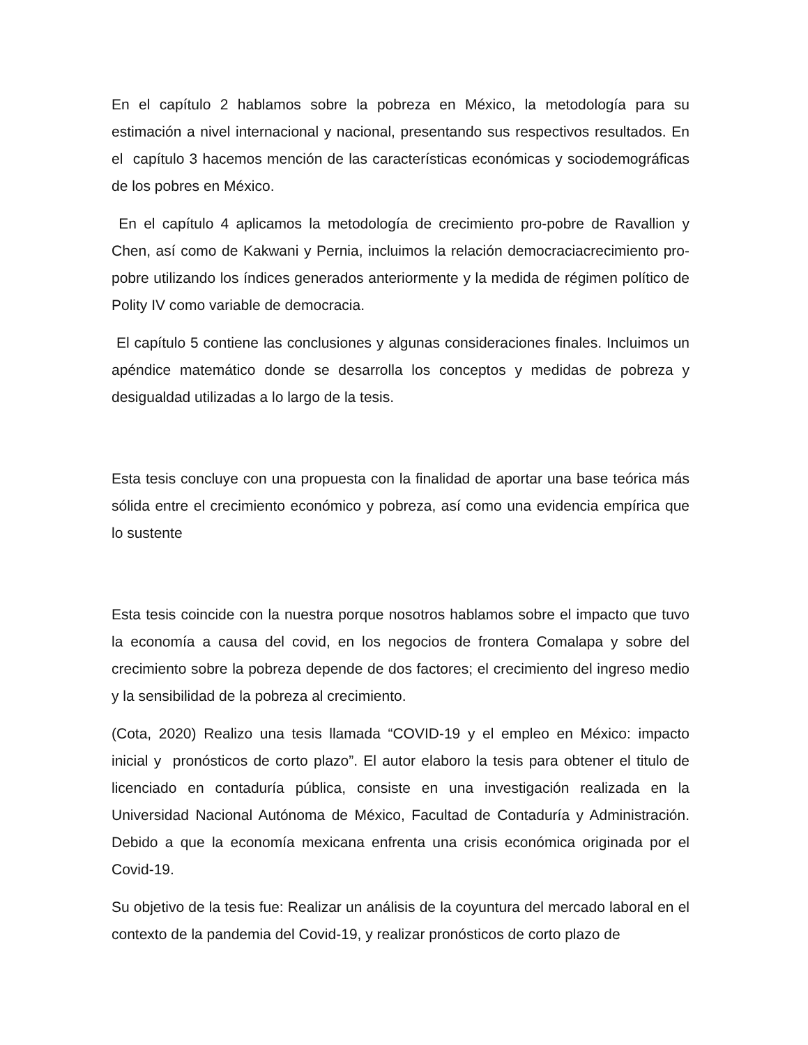En el capítulo 2 hablamos sobre la pobreza en México, la metodología para su estimación a nivel internacional y nacional, presentando sus respectivos resultados. En el capítulo 3 hacemos mención de las características económicas y sociodemográficas de los pobres en México.
En el capítulo 4 aplicamos la metodología de crecimiento pro-pobre de Ravallion y Chen, así como de Kakwani y Pernia, incluimos la relación democraciacrecimiento pro-pobre utilizando los índices generados anteriormente y la medida de régimen político de Polity IV como variable de democracia.
El capítulo 5 contiene las conclusiones y algunas consideraciones finales. Incluimos un apéndice matemático donde se desarrolla los conceptos y medidas de pobreza y desigualdad utilizadas a lo largo de la tesis.
Esta tesis concluye con una propuesta con la finalidad de aportar una base teórica más sólida entre el crecimiento económico y pobreza, así como una evidencia empírica que lo sustente
Esta tesis coincide con la nuestra porque nosotros hablamos sobre el impacto que tuvo la economía a causa del covid, en los negocios de frontera Comalapa y sobre del crecimiento sobre la pobreza depende de dos factores; el crecimiento del ingreso medio y la sensibilidad de la pobreza al crecimiento.
(Cota, 2020) Realizo una tesis llamada “COVID-19 y el empleo en México: impacto inicial y pronósticos de corto plazo”. El autor elaboro la tesis para obtener el titulo de licenciado en contaduría pública, consiste en una investigación realizada en la Universidad Nacional Autónoma de México, Facultad de Contaduría y Administración. Debido a que la economía mexicana enfrenta una crisis económica originada por el Covid-19.
Su objetivo de la tesis fue: Realizar un análisis de la coyuntura del mercado laboral en el contexto de la pandemia del Covid-19, y realizar pronósticos de corto plazo de